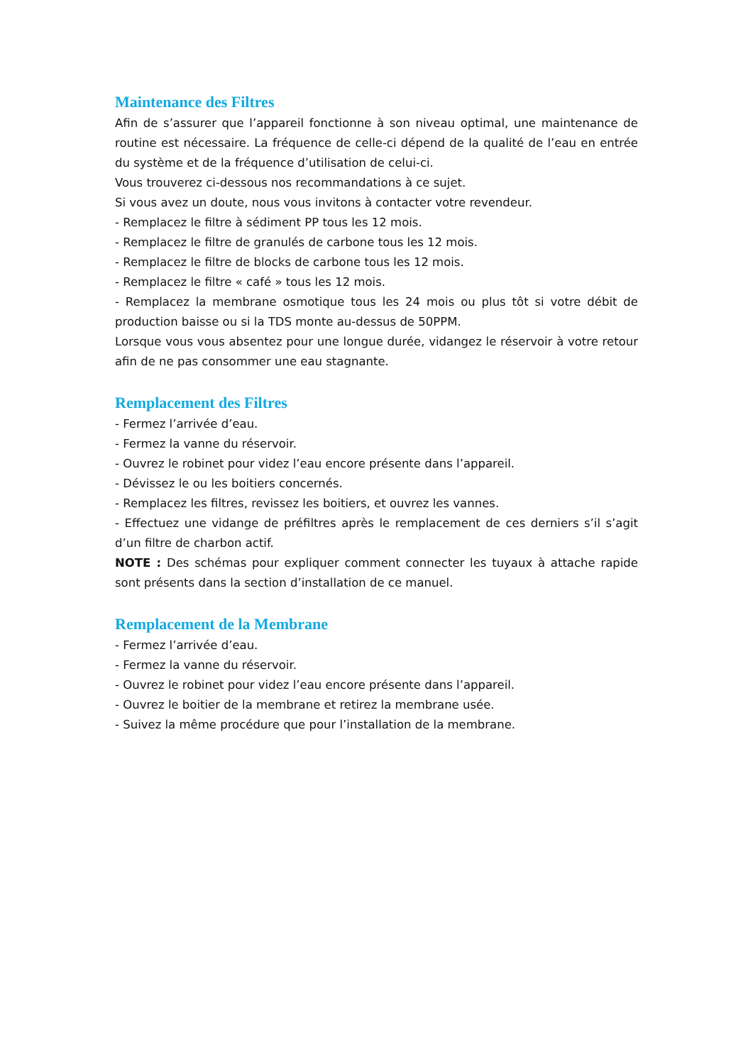Maintenance des Filtres
Afin de s’assurer que l’appareil fonctionne à son niveau optimal, une maintenance de routine est nécessaire. La fréquence de celle-ci dépend de la qualité de l’eau en entrée du système et de la fréquence d’utilisation de celui-ci.
Vous trouverez ci-dessous nos recommandations à ce sujet.
Si vous avez un doute, nous vous invitons à contacter votre revendeur.
- Remplacez le filtre à sédiment PP tous les 12 mois.
- Remplacez le filtre de granulés de carbone tous les 12 mois.
- Remplacez le filtre de blocks de carbone tous les 12 mois.
- Remplacez le filtre « café » tous les 12 mois.
- Remplacez la membrane osmotique tous les 24 mois ou plus tôt si votre débit de production baisse ou si la TDS monte au-dessus de 50PPM.
Lorsque vous vous absentez pour une longue durée, vidangez le réservoir à votre retour afin de ne pas consommer une eau stagnante.
Remplacement des Filtres
- Fermez l’arrivée d’eau.
- Fermez la vanne du réservoir.
- Ouvrez le robinet pour videz l’eau encore présente dans l’appareil.
- Dévissez le ou les boitiers concernés.
- Remplacez les filtres, revissez les boitiers, et ouvrez les vannes.
- Effectuez une vidange de préfiltres après le remplacement de ces derniers s’il s’agit d’un filtre de charbon actif.
NOTE : Des schémas pour expliquer comment connecter les tuyaux à attache rapide sont présents dans la section d’installation de ce manuel.
Remplacement de la Membrane
- Fermez l’arrivée d’eau.
- Fermez la vanne du réservoir.
- Ouvrez le robinet pour videz l’eau encore présente dans l’appareil.
- Ouvrez le boitier de la membrane et retirez la membrane usée.
- Suivez la même procédure que pour l’installation de la membrane.